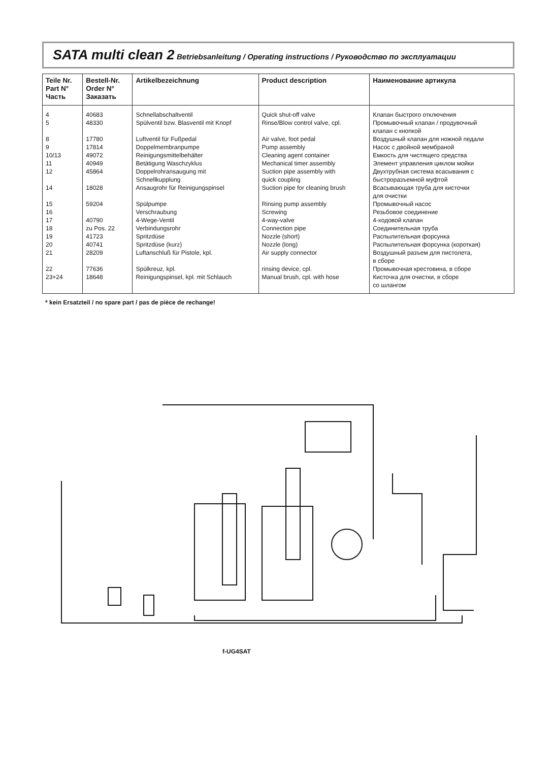SATA multi clean 2 Betriebsanleitung / Operating instructions / Руководство по эксплуатации
| Teile Nr. Part N° Часть | Bestell-Nr. Order N° Заказать | Artikelbezeichnung | Product description | Наименование артикула |
| --- | --- | --- | --- | --- |
| 4 5 8 9 10/13 11 12 14 15 16 17 18 19 20 21 22 23+24 | 40683 48330 17780 17814 49072 40949 45864 18028 59204 40790 zu Pos. 22 41723 40741 28209 77636 18648 | Schnellabschaltventil Spülventil bzw. Blasventil mit Knopf Luftventil für Fußpedal Doppelmembranpumpe Reinigungsmittelbehälter Betätigung Waschzyklus Doppelrohransaugung mit Schnellkupplung Ansaugrohr für Reinigungspinsel Spülpumpe Verschraubung 4-Wege-Ventil Verbindungsrohr Spritzdüse Spritzdüse (kurz) Luftanschluß für Pistole, kpl. Spülkreuz, kpl. Reinigungspinsel, kpl. mit Schlauch | Quick shut-off valve Rinse/Blow control valve, cpl. Air valve, foot pedal Pump assembly Cleaning agent container Mechanical timer assembly Suction pipe assembly with quick coupling Suction pipe for cleaning brush Rinsing pump assembly Screwing 4-way-valve Connection pipe Nozzle (short) Nozzle (long) Air supply connector rinsing device, cpl. Manual brush, cpl. with hose | Клапан быстрого отключения Промывочный клапан / продувочный клапан с кнопкой Воздушный клапан для ножной педали Насос с двойной мембраной Емкость для чистящего средства Элемент управления циклом мойки Двухтрубная система всасывания с быстроразъемной муфтой Всасывающая труба для кисточки для очистки Промывочный насос Резьбовое соединение 4-ходовой клапан Соединительная труба Распылительная форсунка Распылительная форсунка (короткая) Воздушный разъем для пистолета, в сборе Промывочная крестовина, в сборе Кисточка для очистки, в сборе со шлангом |
* kein Ersatzteil / no spare part / pas de pièce de rechange!
f-UG4SAT